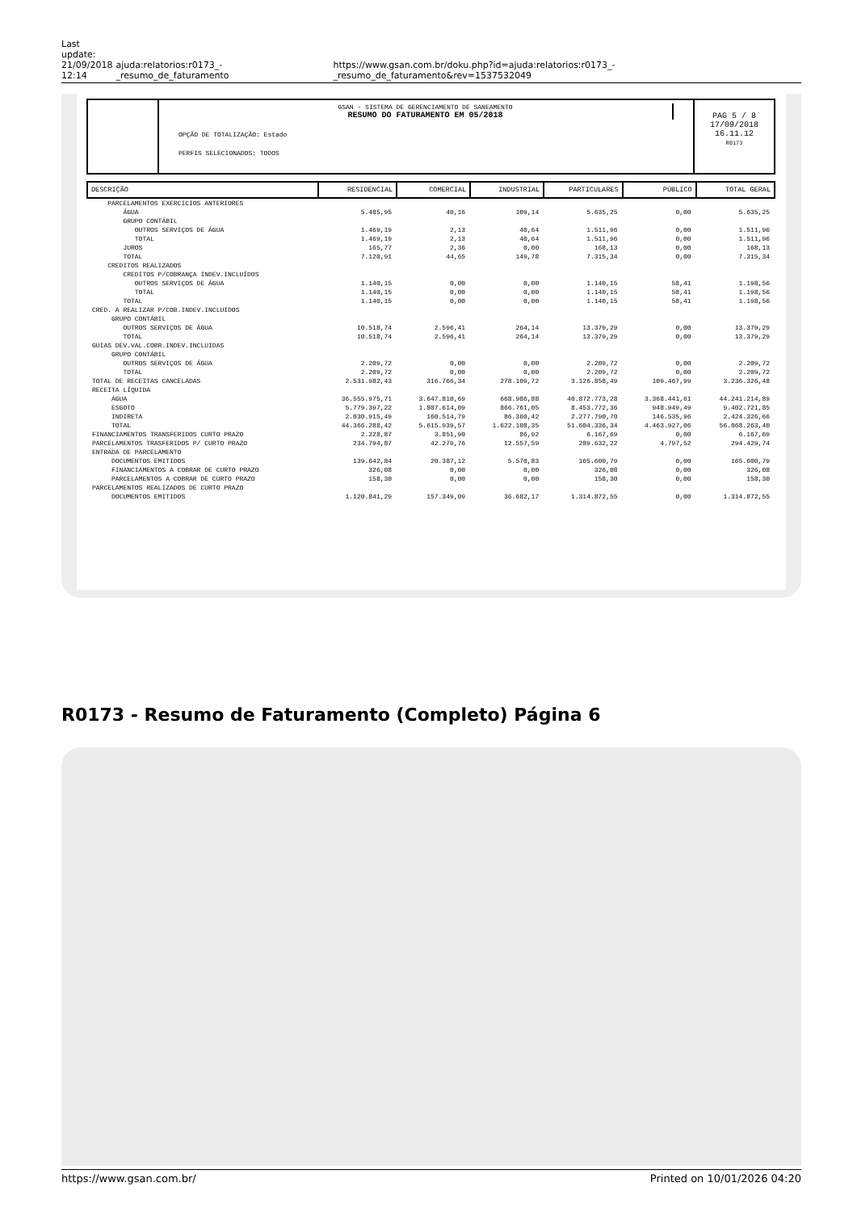Last
update:
21/09/2018
12:14
ajuda:relatorios:r0173_-_resumo_de_faturamento
https://www.gsan.com.br/doku.php?id=ajuda:relatorios:r0173_-_resumo_de_faturamento&rev=1537532049
GSAN - SISTEMA DE GERENCIAMENTO DE SANEAMENTO
RESUMO DO FATURAMENTO EM 05/2018
OPÇÃO DE TOTALIZAÇÃO: Estado
PERFIS SELECIONADOS: TODOS
PAG 5 / 8
17/09/2018
16.11.12
R0173
| DESCRIÇÃO | RESIDENCIAL | COMERCIAL | INDUSTRIAL | PARTICULARES | PÚBLICO | TOTAL GERAL |
| --- | --- | --- | --- | --- | --- | --- |
| PARCELAMENTOS EXERCICIOS ANTERIORES | | | | | | |
| ÁGUA | 5.485,95 | 40,16 | 109,14 | 5.635,25 | 0,00 | 5.635,25 |
| GRUPO CONTÁBIL | | | | | | |
| OUTROS SERVIÇOS DE ÁGUA | 1.469,19 | 2,13 | 40,64 | 1.511,96 | 0,00 | 1.511,96 |
| TOTAL | 1.469,19 | 2,13 | 40,64 | 1.511,96 | 0,00 | 1.511,96 |
| JUROS | 165,77 | 2,36 | 0,00 | 168,13 | 0,00 | 168,13 |
| TOTAL | 7.120,91 | 44,65 | 149,78 | 7.315,34 | 0,00 | 7.315,34 |
| CREDITOS REALIZADOS | | | | | | |
| CREDITOS P/COBRANÇA INDEV.INCLUÍDOS | | | | | | |
| OUTROS SERVIÇOS DE ÁGUA | 1.140,15 | 0,00 | 0,00 | 1.140,15 | 58,41 | 1.198,56 |
| TOTAL | 1.140,15 | 0,00 | 0,00 | 1.140,15 | 58,41 | 1.198,56 |
| TOTAL | 1.140,15 | 0,00 | 0,00 | 1.140,15 | 58,41 | 1.198,56 |
| CRED. A REALIZAR P/COB.INDEV.INCLUIDOS | | | | | | |
| GRUPO CONTÁBIL | | | | | | |
| OUTROS SERVIÇOS DE ÁGUA | 10.518,74 | 2.596,41 | 264,14 | 13.379,29 | 0,00 | 13.379,29 |
| TOTAL | 10.518,74 | 2.596,41 | 264,14 | 13.379,29 | 0,00 | 13.379,29 |
| GUIAS DEV.VAL.COBR.INDEV.INCLUIDAS | | | | | | |
| GRUPO CONTÁBIL | | | | | | |
| OUTROS SERVIÇOS DE ÁGUA | 2.209,72 | 0,00 | 0,00 | 2.209,72 | 0,00 | 2.209,72 |
| TOTAL | 2.209,72 | 0,00 | 0,00 | 2.209,72 | 0,00 | 2.209,72 |
| TOTAL DE RECEITAS CANCELADAS | 2.531.982,43 | 316.766,34 | 278.109,72 | 3.126.858,49 | 109.467,99 | 3.236.326,48 |
| RECEITA LÍQUIDA | | | | | | |
| ÁGUA | 36.555.975,71 | 3.647.810,69 | 668.986,88 | 40.872.773,28 | 3.368.441,61 | 44.241.214,89 |
| ESGOTO | 5.779.397,22 | 1.807.614,09 | 866.761,05 | 8.453.772,36 | 948.949,49 | 9.402.721,85 |
| INDIRETA | 2.030.915,49 | 160.514,79 | 86.360,42 | 2.277.790,70 | 146.535,96 | 2.424.326,66 |
| TOTAL | 44.366.288,42 | 5.615.939,57 | 1.622.108,35 | 51.604.336,34 | 4.463.927,06 | 56.068.263,40 |
| FINANCIAMENTOS TRANSFERIDOS CURTO PRAZO | 2.228,87 | 3.851,90 | 86,92 | 6.167,69 | 0,00 | 6.167,69 |
| PARCELAMENTOS TRASFERIDOS P/ CURTO PRAZO | 234.794,87 | 42.279,76 | 12.557,59 | 289.632,22 | 4.797,52 | 294.429,74 |
| ENTRADA DE PARCELAMENTO | | | | | | |
| DOCUMENTOS EMITIDOS | 139.642,84 | 20.387,12 | 5.570,83 | 165.600,79 | 0,00 | 165.600,79 |
| FINANCIAMENTOS A COBRAR DE CURTO PRAZO | 326,08 | 0,00 | 0,00 | 326,08 | 0,00 | 326,08 |
| PARCELAMENTOS A COBRAR DE CURTO PRAZO | 158,30 | 0,00 | 0,00 | 158,30 | 0,00 | 158,30 |
| PARCELAMENTOS REALIZADOS DE CURTO PRAZO | | | | | | |
| DOCUMENTOS EMITIDOS | 1.120.841,29 | 157.349,09 | 36.682,17 | 1.314.872,55 | 0,00 | 1.314.872,55 |
R0173 - Resumo de Faturamento (Completo) Página 6
https://www.gsan.com.br/ Printed on 10/01/2026 04:20